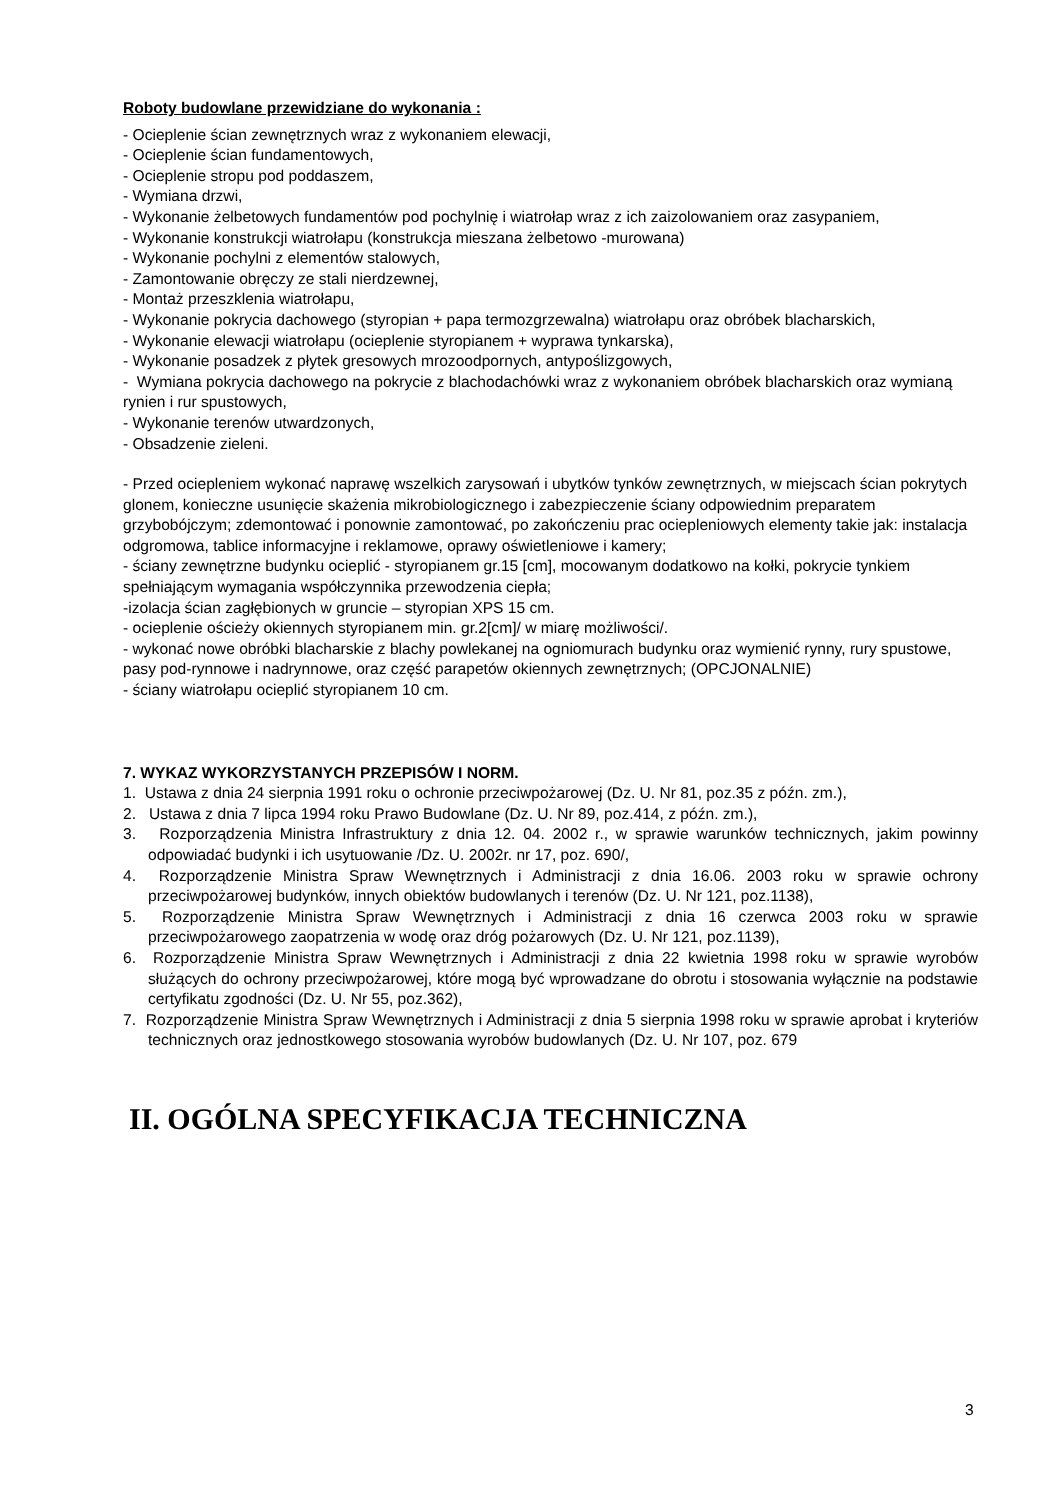Roboty budowlane przewidziane do wykonania :
- Ocieplenie ścian zewnętrznych wraz z wykonaniem elewacji,
- Ocieplenie ścian fundamentowych,
- Ocieplenie stropu pod poddaszem,
- Wymiana drzwi,
- Wykonanie żelbetowych fundamentów pod pochylnię i wiatrołap wraz z ich zaizolowaniem oraz zasypaniem,
- Wykonanie konstrukcji wiatrołapu (konstrukcja mieszana żelbetowo -murowana)
- Wykonanie pochylni z elementów stalowych,
- Zamontowanie obręczy ze stali nierdzewnej,
- Montaż przeszklenia wiatrołapu,
- Wykonanie pokrycia dachowego (styropian + papa termozgrzewalna) wiatrołapu oraz obróbek blacharskich,
- Wykonanie elewacji wiatrołapu (ocieplenie styropianem + wyprawa tynkarska),
- Wykonanie posadzek z płytek gresowych mrozoodpornych, antypoślizgowych,
- Wymiana pokrycia dachowego na pokrycie z blachodachówki wraz z wykonaniem obróbek blacharskich oraz wymianą rynien i rur spustowych,
- Wykonanie terenów utwardzonych,
- Obsadzenie zieleni.
- Przed ociepleniem wykonać naprawę wszelkich zarysowań i ubytków tynków zewnętrznych, w miejscach ścian pokrytych glonem, konieczne usunięcie skażenia mikrobiologicznego i zabezpieczenie ściany odpowiednim preparatem grzybobójczym; zdemontować i ponownie zamontować, po zakończeniu prac ociepleniowych elementy takie jak: instalacja odgromowa, tablice informacyjne i reklamowe, oprawy oświetleniowe i kamery;
- ściany zewnętrzne budynku ocieplić - styropianem gr.15 [cm], mocowanym dodatkowo na kołki, pokrycie tynkiem spełniającym wymagania współczynnika przewodzenia ciepła;
-izolacja ścian zagłębionych w gruncie – styropian XPS 15 cm.
- ocieplenie ościeży okiennych styropianem min. gr.2[cm]/ w miarę możliwości/.
- wykonać nowe obróbki blacharskie z blachy powlekanej na ogniomurach budynku oraz wymienić rynny, rury spustowe, pasy pod-rynnowe i nadrynnowe, oraz część parapetów okiennych zewnętrznych; (OPCJONALNIE)
- ściany wiatrołapu ocieplić styropianem 10 cm.
7. WYKAZ WYKORZYSTANYCH PRZEPISÓW I NORM.
1. Ustawa z dnia 24 sierpnia 1991 roku o ochronie przeciwpożarowej (Dz. U. Nr 81, poz.35 z późn. zm.),
2. Ustawa z dnia 7 lipca 1994 roku Prawo Budowlane (Dz. U. Nr 89, poz.414, z późn. zm.),
3. Rozporządzenia Ministra Infrastruktury z dnia 12. 04. 2002 r., w sprawie warunków technicznych, jakim powinny odpowiadać budynki i ich usytuowanie /Dz. U. 2002r. nr 17, poz. 690/,
4. Rozporządzenie Ministra Spraw Wewnętrznych i Administracji z dnia 16.06. 2003 roku w sprawie ochrony przeciwpożarowej budynków, innych obiektów budowlanych i terenów (Dz. U. Nr 121, poz.1138),
5. Rozporządzenie Ministra Spraw Wewnętrznych i Administracji z dnia 16 czerwca 2003 roku w sprawie przeciwpożarowego zaopatrzenia w wodę oraz dróg pożarowych (Dz. U. Nr 121, poz.1139),
6. Rozporządzenie Ministra Spraw Wewnętrznych i Administracji z dnia 22 kwietnia 1998 roku w sprawie wyrobów służących do ochrony przeciwpożarowej, które mogą być wprowadzane do obrotu i stosowania wyłącznie na podstawie certyfikatu zgodności (Dz. U. Nr 55, poz.362),
7. Rozporządzenie Ministra Spraw Wewnętrznych i Administracji z dnia 5 sierpnia 1998 roku w sprawie aprobat i kryteriów technicznych oraz jednostkowego stosowania wyrobów budowlanych (Dz. U. Nr 107, poz. 679
II. OGÓLNA SPECYFIKACJA TECHNICZNA
3